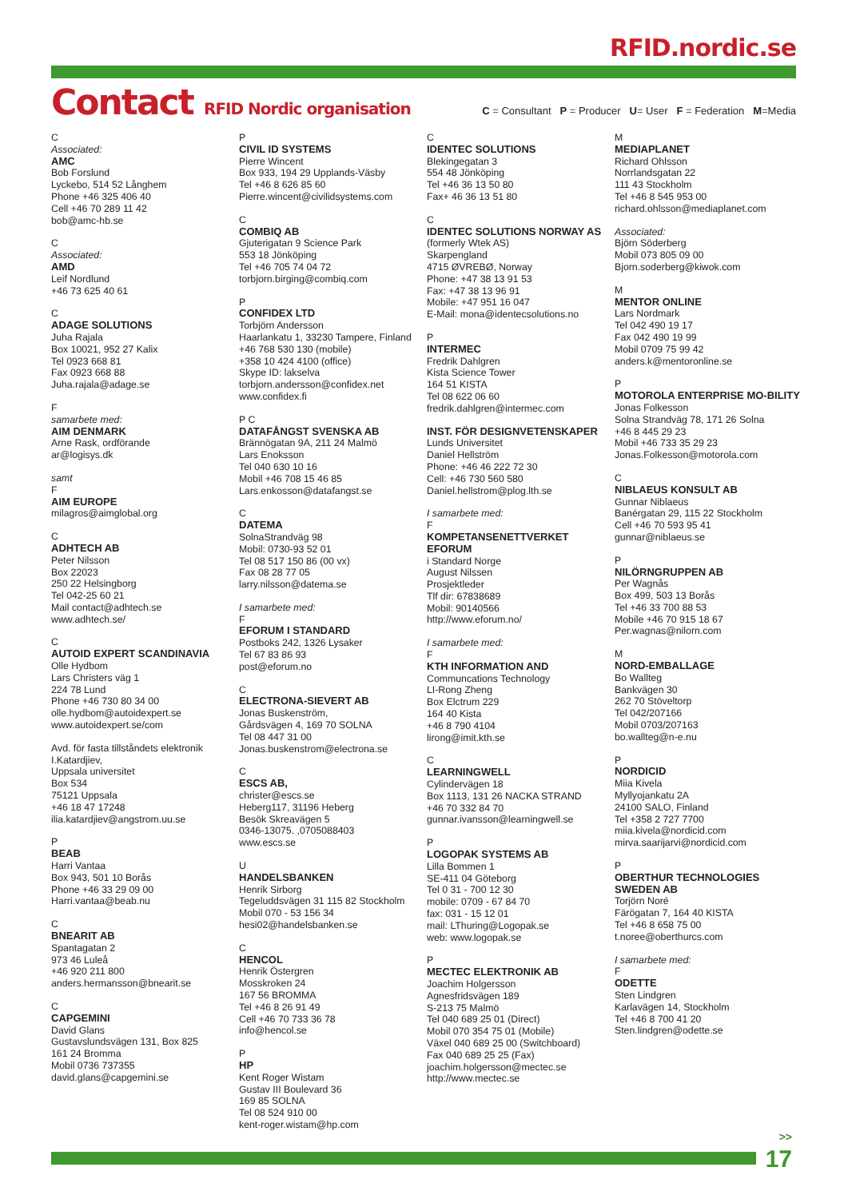RFID.nordic.se
Contact RFID Nordic organisation
C = Consultant P = Producer U= User F = Federation M=Media
C
Associated:
AMC
Bob Forslund
Lyckebo, 514 52 Långhem
Phone +46 325 406 40
Cell +46 70 289 11 42
bob@amc-hb.se
C
Associated:
AMD
Leif Nordlund
+46 73 625 40 61
C
ADAGE SOLUTIONS
Juha Rajala
Box 10021, 952 27 Kalix
Tel 0923 668 81
Fax 0923 668 88
Juha.rajala@adage.se
F
samarbete med:
AIM DENMARK
Arne Rask, ordförande
ar@logisys.dk
samt
F
AIM EUROPE
milagros@aimglobal.org
C
ADHTECH AB
Peter Nilsson
Box 22023
250 22 Helsingborg
Tel 042-25 60 21
Mail contact@adhtech.se
www.adhtech.se/
C
AUTOID EXPERT SCANDINAVIA
Olle Hydbom
Lars Christers väg 1
224 78 Lund
Phone +46 730 80 34 00
olle.hydbom@autoidexpert.se
www.autoidexpert.se/com
Avd. för fasta tillståndets elektronik
I.Katardjiev,
Uppsala universitet
Box 534
75121 Uppsala
+46 18 47 17248
ilia.katardjiev@angstrom.uu.se
P
BEAB
Harri Vantaa
Box 943, 501 10 Borås
Phone +46 33 29 09 00
Harri.vantaa@beab.nu
C
BNEARIT AB
Spantagatan 2
973 46 Luleå
+46 920 211 800
anders.hermansson@bnearit.se
C
CAPGEMINI
David Glans
Gustavslundsvägen 131, Box 825
161 24 Bromma
Mobil 0736 737355
david.glans@capgemini.se
P
CIVIL ID SYSTEMS
Pierre Wincent
Box 933, 194 29 Upplands-Väsby
Tel +46 8 626 85 60
Pierre.wincent@civilidsystems.com
C
COMBIQ AB
Gjuterigatan 9 Science Park
553 18 Jönköping
Tel +46 705 74 04 72
torbjorn.birging@combiq.com
P
CONFIDEX LTD
Torbjörn Andersson
Haarlankatu 1, 33230 Tampere, Finland
+46 768 530 130 (mobile)
+358 10 424 4100 (office)
Skype ID: lakselva
torbjorn.andersson@confidex.net
www.confidex.fi
P C
DATAFÅNGST SVENSKA AB
Brännögatan 9A, 211 24 Malmö
Lars Enoksson
Tel 040 630 10 16
Mobil +46 708 15 46 85
Lars.enkosson@datafangst.se
C
DATEMA
SolnaStrandväg 98
Mobil: 0730-93 52 01
Tel 08 517 150 86 (00 vx)
Fax 08 28 77 05
larry.nilsson@datema.se
I samarbete med:
F
EFORUM I STANDARD
Postboks 242, 1326 Lysaker
Tel 67 83 86 93
post@eforum.no
C
ELECTRONA-SIEVERT AB
Jonas Buskenström,
Gårdsvägen 4, 169 70 SOLNA
Tel 08 447 31 00
Jonas.buskenstrom@electrona.se
C
ESCS AB,
christer@escs.se
Heberg117, 31196 Heberg
Besök Skreavägen 5
0346-13075. ,0705088403
www.escs.se
U
HANDELSBANKEN
Henrik Sirborg
Tegeluddsvägen 31 115 82 Stockholm
Mobil 070 - 53 156 34
hesi02@handelsbanken.se
C
HENCOL
Henrik Östergren
Mosskroken 24
167 56 BROMMA
Tel +46 8 26 91 49
Cell +46 70 733 36 78
info@hencol.se
P
HP
Kent Roger Wistam
Gustav III Boulevard 36
169 85 SOLNA
Tel 08 524 910 00
kent-roger.wistam@hp.com
C
IDENTEC SOLUTIONS
Blekingegatan 3
554 48 Jönköping
Tel +46 36 13 50 80
Fax+ 46 36 13 51 80
C
IDENTEC SOLUTIONS NORWAY AS
(formerly Wtek AS)
Skarpengland
4715 ØVREBØ, Norway
Phone: +47 38 13 91 53
Fax: +47 38 13 96 91
Mobile: +47 951 16 047
E-Mail: mona@identecsolutions.no
P
INTERMEC
Fredrik Dahlgren
Kista Science Tower
164 51 KISTA
Tel 08 622 06 60
fredrik.dahlgren@intermec.com
INST. FÖR DESIGNVETENSKAPER
Lunds Universitet
Daniel Hellström
Phone: +46 46 222 72 30
Cell: +46 730 560 580
Daniel.hellstrom@plog.lth.se
I samarbete med:
F
KOMPETANSENETTVERKET EFORUM
i Standard Norge
August Nilssen
Prosjektleder
Tlf dir: 67838689
Mobil: 90140566
http://www.eforum.no/
I samarbete med:
F
KTH INFORMATION AND
Communcations Technology
LI-Rong Zheng
Box Elctrum 229
164 40 Kista
+46 8 790 4104
lirong@imit.kth.se
C
LEARNINGWELL
Cylindervägen 18
Box 1113, 131 26 NACKA STRAND
+46 70 332 84 70
gunnar.ivansson@learningwell.se
P
LOGOPAK SYSTEMS AB
Lilla Bommen 1
SE-411 04 Göteborg
Tel 0 31 - 700 12 30
mobile: 0709 - 67 84 70
fax: 031 - 15 12 01
mail: LThuring@Logopak.se
web: www.logopak.se
P
MECTEC ELEKTRONIK AB
Joachim Holgersson
Agnesfridsvägen 189
S-213 75 Malmö
Tel 040 689 25 01 (Direct)
Mobil 070 354 75 01 (Mobile)
Växel 040 689 25 00 (Switchboard)
Fax 040 689 25 25 (Fax)
joachim.holgersson@mectec.se
http://www.mectec.se
M
MEDIAPLANET
Richard Ohlsson
Norrlandsgatan 22
111 43 Stockholm
Tel +46 8 545 953 00
richard.ohlsson@mediaplanet.com
Associated:
Björn Söderberg
Mobil 073 805 09 00
Bjorn.soderberg@kiwok.com
M
MENTOR ONLINE
Lars Nordmark
Tel 042 490 19 17
Fax 042 490 19 99
Mobil 0709 75 99 42
anders.k@mentoronline.se
P
MOTOROLA ENTERPRISE MO-BILITY
Jonas Folkesson
Solna Strandväg 78, 171 26 Solna
+46 8 445 29 23
Mobil +46 733 35 29 23
Jonas.Folkesson@motorola.com
C
NIBLAEUS KONSULT AB
Gunnar Niblaeus
Banérgatan 29, 115 22 Stockholm
Cell +46 70 593 95 41
gunnar@niblaeus.se
P
NILÖRNGRUPPEN AB
Per Wagnås
Box 499, 503 13 Borås
Tel +46 33 700 88 53
Mobile +46 70 915 18 67
Per.wagnas@nilorn.com
M
NORD-EMBALLAGE
Bo Wallteg
Bankvägen 30
262 70 Stöveltorp
Tel 042/207166
Mobil 0703/207163
bo.wallteg@n-e.nu
P
NORDICID
Miia Kivela
Myllyojankatu 2A
24100 SALO, Finland
Tel +358 2 727 7700
miia.kivela@nordicid.com
mirva.saarijarvi@nordicid.com
P
OBERTHUR TECHNOLOGIES SWEDEN AB
Torjörn Noré
Färögatan 7, 164 40 KISTA
Tel +46 8 658 75 00
t.noree@oberthurcs.com
I samarbete med:
F
ODETTE
Sten Lindgren
Karlavägen 14, Stockholm
Tel +46 8 700 41 20
Sten.lindgren@odette.se
>>
17